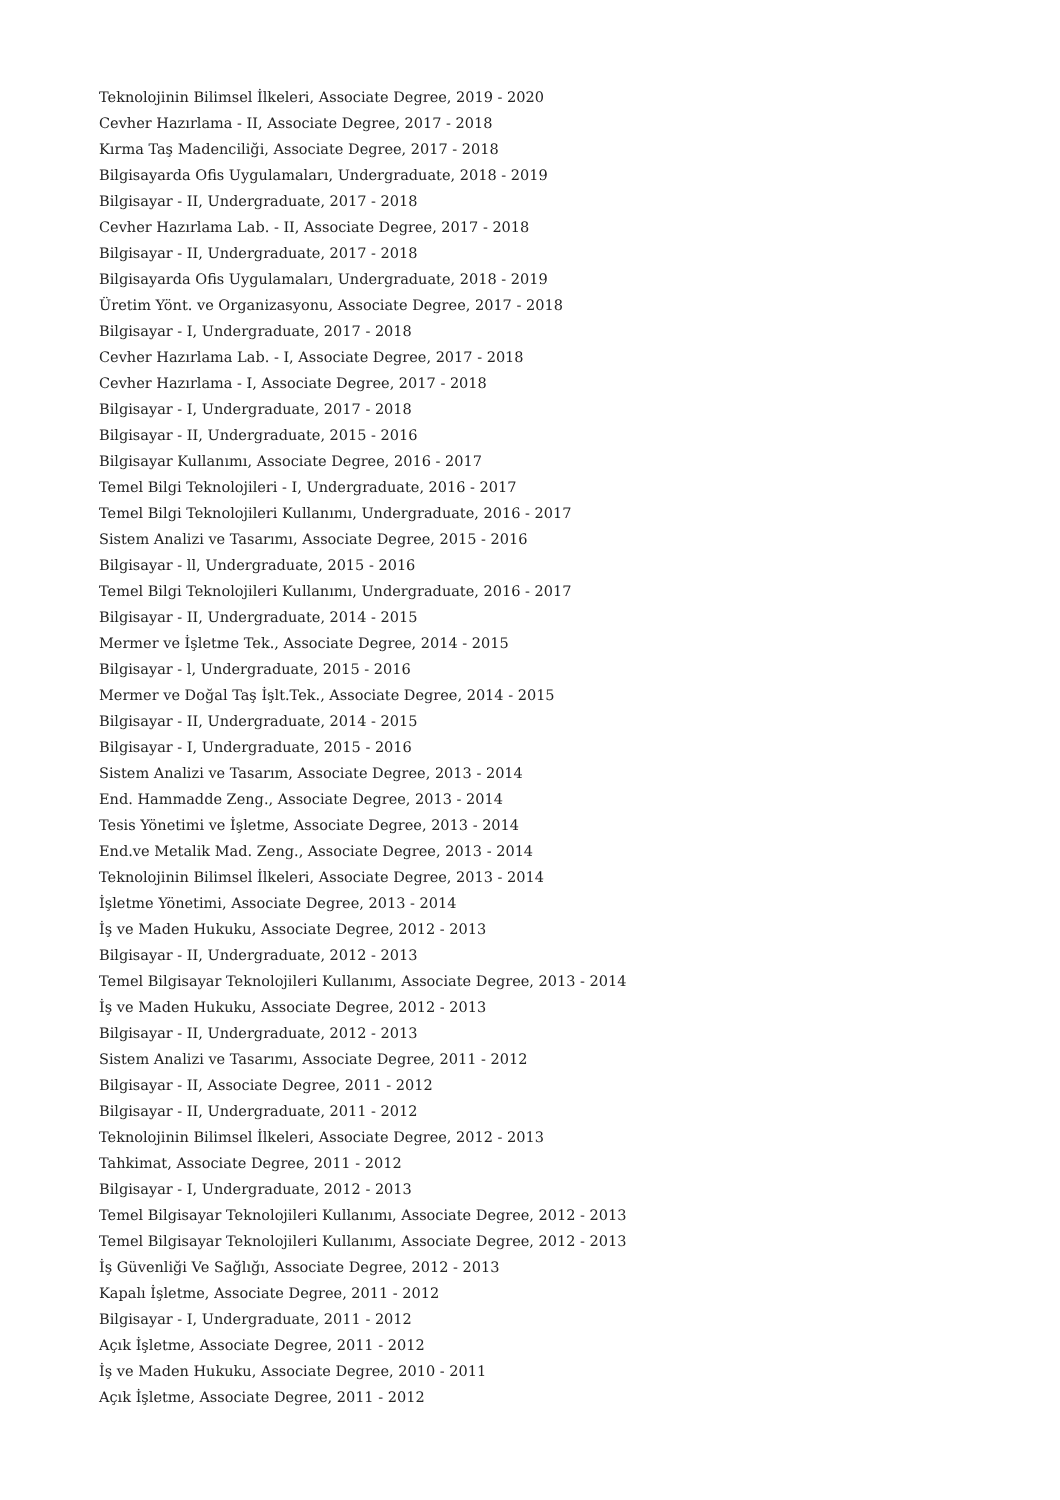Teknolojinin Bilimsel İlkeleri, Associate Degree, 2019 - 2020
Cevher Hazırlama - II, Associate Degree, 2017 - 2018
Kırma Taş Madenciliği, Associate Degree, 2017 - 2018
Bilgisayarda Ofis Uygulamaları, Undergraduate, 2018 - 2019
Bilgisayar - II, Undergraduate, 2017 - 2018
Cevher Hazırlama Lab. - II, Associate Degree, 2017 - 2018
Bilgisayar - II, Undergraduate, 2017 - 2018
Bilgisayarda Ofis Uygulamaları, Undergraduate, 2018 - 2019
Üretim Yönt. ve Organizasyonu, Associate Degree, 2017 - 2018
Bilgisayar - I, Undergraduate, 2017 - 2018
Cevher Hazırlama Lab. - I, Associate Degree, 2017 - 2018
Cevher Hazırlama - I, Associate Degree, 2017 - 2018
Bilgisayar - I, Undergraduate, 2017 - 2018
Bilgisayar - II, Undergraduate, 2015 - 2016
Bilgisayar Kullanımı, Associate Degree, 2016 - 2017
Temel Bilgi Teknolojileri - I, Undergraduate, 2016 - 2017
Temel Bilgi Teknolojileri Kullanımı, Undergraduate, 2016 - 2017
Sistem Analizi ve Tasarımı, Associate Degree, 2015 - 2016
Bilgisayar - ll, Undergraduate, 2015 - 2016
Temel Bilgi Teknolojileri Kullanımı, Undergraduate, 2016 - 2017
Bilgisayar - II, Undergraduate, 2014 - 2015
Mermer ve İşletme Tek., Associate Degree, 2014 - 2015
Bilgisayar - l, Undergraduate, 2015 - 2016
Mermer ve Doğal Taş İşlt.Tek., Associate Degree, 2014 - 2015
Bilgisayar - II, Undergraduate, 2014 - 2015
Bilgisayar - I, Undergraduate, 2015 - 2016
Sistem Analizi ve Tasarım, Associate Degree, 2013 - 2014
End. Hammadde Zeng., Associate Degree, 2013 - 2014
Tesis Yönetimi ve İşletme, Associate Degree, 2013 - 2014
End.ve Metalik Mad. Zeng., Associate Degree, 2013 - 2014
Teknolojinin Bilimsel İlkeleri, Associate Degree, 2013 - 2014
İşletme Yönetimi, Associate Degree, 2013 - 2014
İş ve Maden Hukuku, Associate Degree, 2012 - 2013
Bilgisayar - II, Undergraduate, 2012 - 2013
Temel Bilgisayar Teknolojileri Kullanımı, Associate Degree, 2013 - 2014
İş ve Maden Hukuku, Associate Degree, 2012 - 2013
Bilgisayar - II, Undergraduate, 2012 - 2013
Sistem Analizi ve Tasarımı, Associate Degree, 2011 - 2012
Bilgisayar - II, Associate Degree, 2011 - 2012
Bilgisayar - II, Undergraduate, 2011 - 2012
Teknolojinin Bilimsel İlkeleri, Associate Degree, 2012 - 2013
Tahkimat, Associate Degree, 2011 - 2012
Bilgisayar - I, Undergraduate, 2012 - 2013
Temel Bilgisayar Teknolojileri Kullanımı, Associate Degree, 2012 - 2013
Temel Bilgisayar Teknolojileri Kullanımı, Associate Degree, 2012 - 2013
İş Güvenliği Ve Sağlığı, Associate Degree, 2012 - 2013
Kapalı İşletme, Associate Degree, 2011 - 2012
Bilgisayar - I, Undergraduate, 2011 - 2012
Açık İşletme, Associate Degree, 2011 - 2012
İş ve Maden Hukuku, Associate Degree, 2010 - 2011
Açık İşletme, Associate Degree, 2011 - 2012